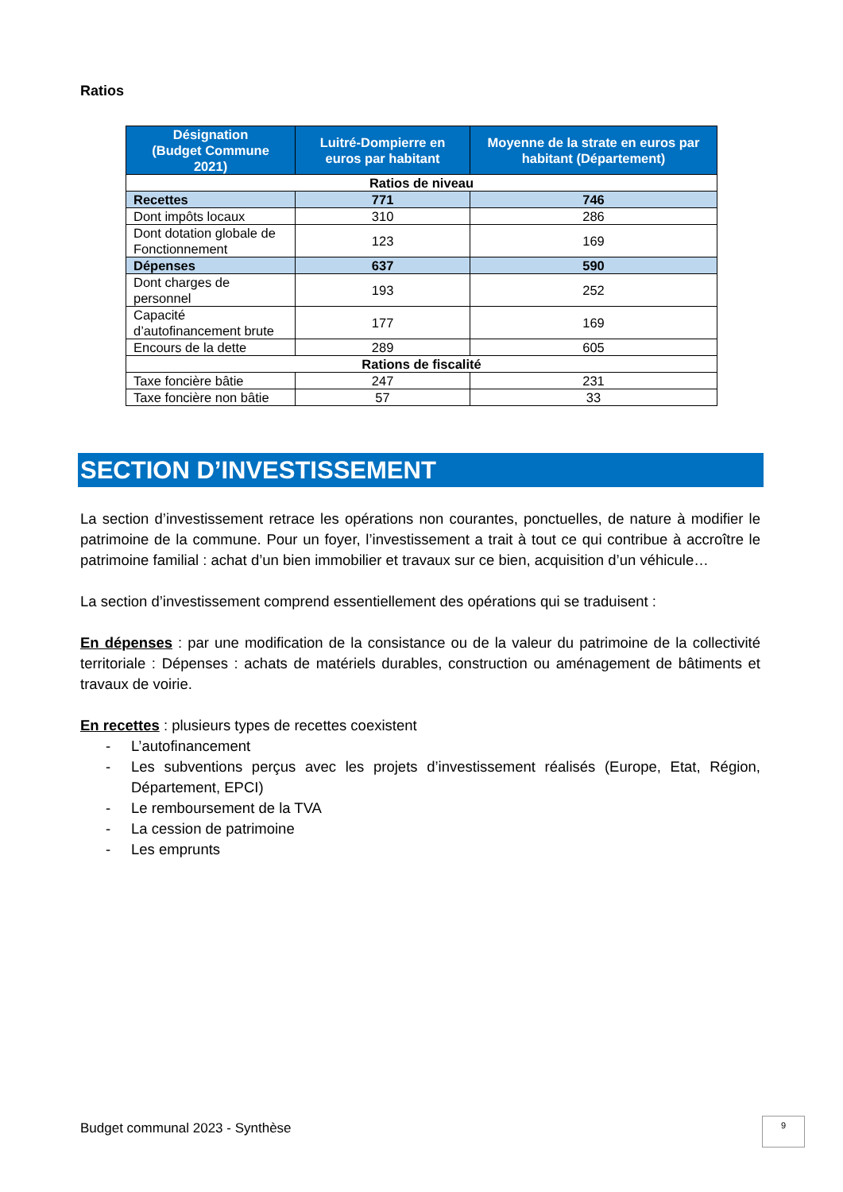Ratios
| Désignation (Budget Commune 2021) | Luitré-Dompierre en euros par habitant | Moyenne de la strate en euros par habitant (Département) |
| --- | --- | --- |
| Ratios de niveau | | |
| Recettes | 771 | 746 |
| Dont impôts locaux | 310 | 286 |
| Dont dotation globale de Fonctionnement | 123 | 169 |
| Dépenses | 637 | 590 |
| Dont charges de personnel | 193 | 252 |
| Capacité d’autofinancement brute | 177 | 169 |
| Encours de la dette | 289 | 605 |
| Rations de fiscalité | | |
| Taxe foncière bâtie | 247 | 231 |
| Taxe foncière non bâtie | 57 | 33 |
SECTION D’INVESTISSEMENT
La section d’investissement retrace les opérations non courantes, ponctuelles, de nature à modifier le patrimoine de la commune. Pour un foyer, l’investissement a trait à tout ce qui contribue à accroître le patrimoine familial : achat d’un bien immobilier et travaux sur ce bien, acquisition d’un véhicule…
La section d’investissement comprend essentiellement des opérations qui se traduisent :
En dépenses : par une modification de la consistance ou de la valeur du patrimoine de la collectivité territoriale : Dépenses : achats de matériels durables, construction ou aménagement de bâtiments et travaux de voirie.
En recettes : plusieurs types de recettes coexistent
- L’autofinancement
- Les subventions perçus avec les projets d’investissement réalisés (Europe, Etat, Région, Département, EPCI)
- Le remboursement de la TVA
- La cession de patrimoine
- Les emprunts
Budget communal 2023 - Synthèse
9